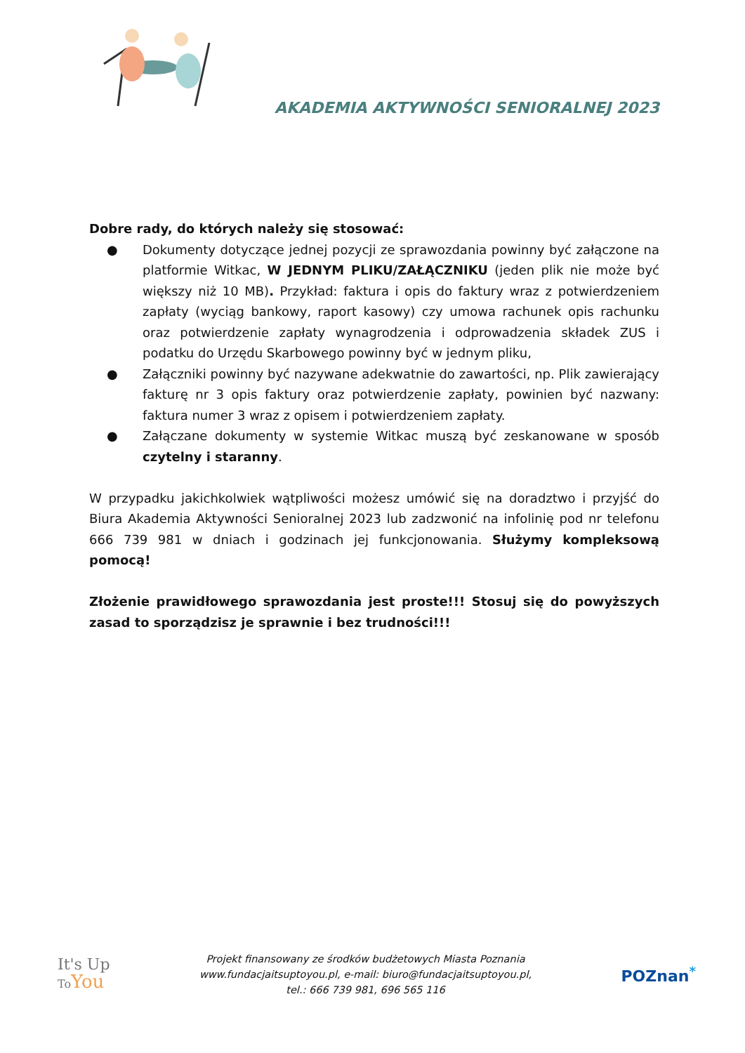AKADEMIA AKTYWNOŚCI SENIORALNEJ 2023
Dobre rady, do których należy się stosować:
● Dokumenty dotyczące jednej pozycji ze sprawozdania powinny być załączone na platformie Witkac, W JEDNYM PLIKU/ZAŁĄCZNIKU (jeden plik nie może być większy niż 10 MB). Przykład: faktura i opis do faktury wraz z potwierdzeniem zapłaty (wyciąg bankowy, raport kasowy) czy umowa rachunek opis rachunku oraz potwierdzenie zapłaty wynagrodzenia i odprowadzenia składek ZUS i podatku do Urzędu Skarbowego powinny być w jednym pliku,
● Załączniki powinny być nazywane adekwatnie do zawartości, np. Plik zawierający fakturę nr 3 opis faktury oraz potwierdzenie zapłaty, powinien być nazwany: faktura numer 3 wraz z opisem i potwierdzeniem zapłaty.
● Załączane dokumenty w systemie Witkac muszą być zeskanowane w sposób czytelny i staranny.
W przypadku jakichkolwiek wątpliwości możesz umówić się na doradztwo i przyjść do Biura Akademia Aktywności Senioralnej 2023 lub zadzwonić na infolinię pod nr telefonu 666 739 981 w dniach i godzinach jej funkcjonowania. Służymy kompleksową pomocą!
Złożenie prawidłowego sprawozdania jest proste!!! Stosuj się do powyższych zasad to sporządzisz je sprawnie i bez trudności!!!
It's Up
To You
Projekt finansowany ze środków budżetowych Miasta Poznania
www.fundacjaitsuptoyou.pl, e-mail: biuro@fundacjaitsuptoyou.pl,
tel.: 666 739 981, 696 565 116
POZnan<sup>*</sup>